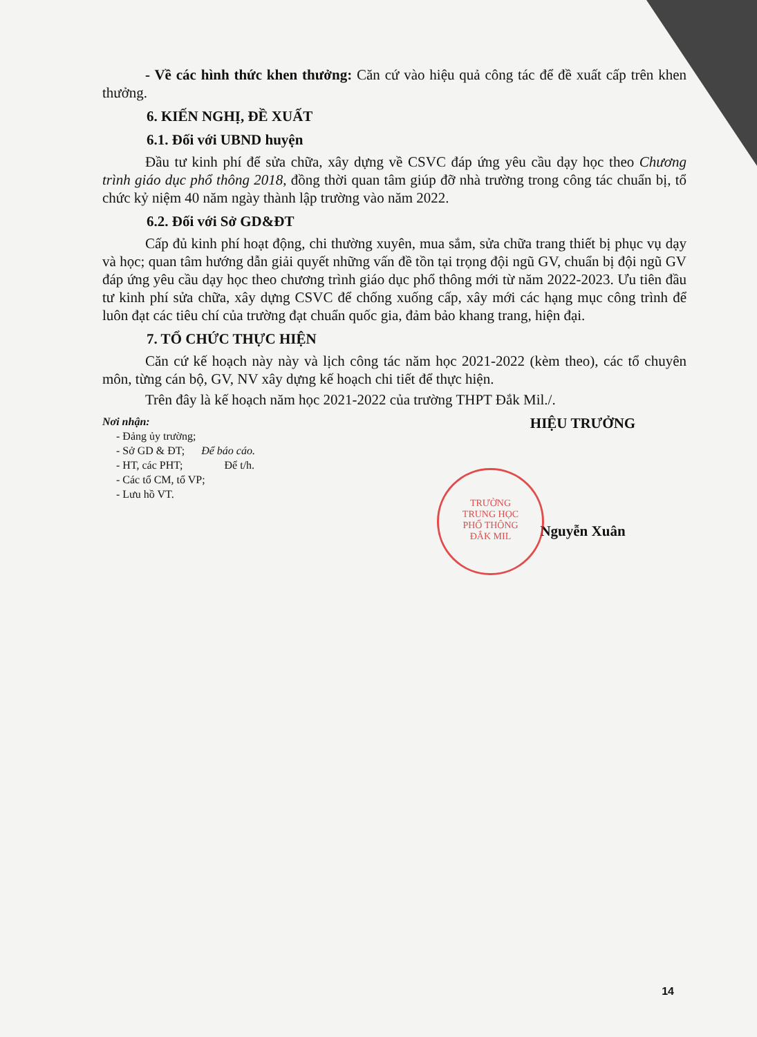- Về các hình thức khen thưởng: Căn cứ vào hiệu quả công tác để đề xuất cấp trên khen thưởng.
6. KIẾN NGHỊ, ĐỀ XUẤT
6.1. Đối với UBND huyện
Đầu tư kinh phí để sửa chữa, xây dựng về CSVC đáp ứng yêu cầu dạy học theo Chương trình giáo dục phổ thông 2018, đồng thời quan tâm giúp đỡ nhà trường trong công tác chuẩn bị, tổ chức kỷ niệm 40 năm ngày thành lập trường vào năm 2022.
6.2. Đối với Sở GD&ĐT
Cấp đủ kinh phí hoạt động, chi thường xuyên, mua sắm, sửa chữa trang thiết bị phục vụ dạy và học; quan tâm hướng dẫn giải quyết những vấn đề tồn tại trọng đội ngũ GV, chuẩn bị đội ngũ GV đáp ứng yêu cầu dạy học theo chương trình giáo dục phổ thông mới từ năm 2022-2023. Ưu tiên đầu tư kinh phí sửa chữa, xây dựng CSVC để chống xuống cấp, xây mới các hạng mục công trình để luôn đạt các tiêu chí của trường đạt chuẩn quốc gia, đảm bảo khang trang, hiện đại.
7. TỔ CHỨC THỰC HIỆN
Căn cứ kế hoạch này này và lịch công tác năm học 2021-2022 (kèm theo), các tổ chuyên môn, từng cán bộ, GV, NV xây dựng kế hoạch chi tiết để thực hiện.
Trên đây là kế hoạch năm học 2021-2022 của trường THPT Đắk Mil./.
Nơi nhận:
- Đảng ủy trường;
- Sở GD & ĐT; Để báo cáo.
- HT, các PHT; Để t/h.
- Các tổ CM, tổ VP;
- Lưu hồ VT.
HIỆU TRƯỞNG
Nguyễn Xuân
TRƯỜNG
TRUNG HỌC
PHỔ THÔNG
ĐẮK MIL
14